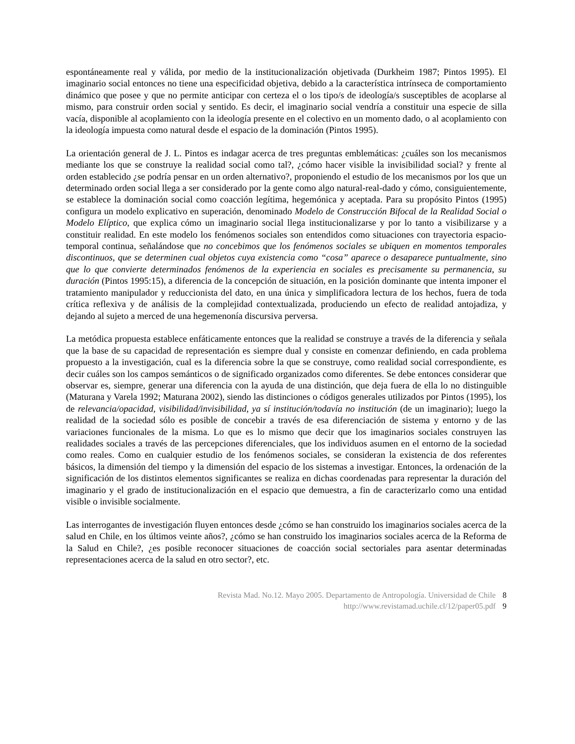espontáneamente real y válida, por medio de la institucionalización objetivada (Durkheim 1987; Pintos 1995). El imaginario social entonces no tiene una especificidad objetiva, debido a la característica intrínseca de comportamiento dinámico que posee y que no permite anticipar con certeza el o los tipo/s de ideología/s susceptibles de acoplarse al mismo, para construir orden social y sentido. Es decir, el imaginario social vendría a constituir una especie de silla vacía, disponible al acoplamiento con la ideología presente en el colectivo en un momento dado, o al acoplamiento con la ideología impuesta como natural desde el espacio de la dominación (Pintos 1995).
La orientación general de J. L. Pintos es indagar acerca de tres preguntas emblemáticas: ¿cuáles son los mecanismos mediante los que se construye la realidad social como tal?, ¿cómo hacer visible la invisibilidad social? y frente al orden establecido ¿se podría pensar en un orden alternativo?, proponiendo el estudio de los mecanismos por los que un determinado orden social llega a ser considerado por la gente como algo natural-real-dado y cómo, consiguientemente, se establece la dominación social como coacción legítima, hegemónica y aceptada. Para su propósito Pintos (1995) configura un modelo explicativo en superación, denominado Modelo de Construcción Bifocal de la Realidad Social o Modelo Elíptico, que explica cómo un imaginario social llega institucionalizarse y por lo tanto a visibilizarse y a constituir realidad. En este modelo los fenómenos sociales son entendidos como situaciones con trayectoria espacio-temporal continua, señalándose que no concebimos que los fenómenos sociales se ubiquen en momentos temporales discontinuos, que se determinen cual objetos cuya existencia como “cosa” aparece o desaparece puntualmente, sino que lo que convierte determinados fenómenos de la experiencia en sociales es precisamente su permanencia, su duración (Pintos 1995:15), a diferencia de la concepción de situación, en la posición dominante que intenta imponer el tratamiento manipulador y reduccionista del dato, en una única y simplificadora lectura de los hechos, fuera de toda crítica reflexiva y de análisis de la complejidad contextualizada, produciendo un efecto de realidad antojadiza, y dejando al sujeto a merced de una hegemenonía discursiva perversa.
La metódica propuesta establece enfáticamente entonces que la realidad se construye a través de la diferencia y señala que la base de su capacidad de representación es siempre dual y consiste en comenzar definiendo, en cada problema propuesto a la investigación, cual es la diferencia sobre la que se construye, como realidad social correspondiente, es decir cuáles son los campos semánticos o de significado organizados como diferentes. Se debe entonces considerar que observar es, siempre, generar una diferencia con la ayuda de una distinción, que deja fuera de ella lo no distinguible (Maturana y Varela 1992; Maturana 2002), siendo las distinciones o códigos generales utilizados por Pintos (1995), los de relevancia/opacidad, visibilidad/invisibilidad, ya sí institución/todavía no institución (de un imaginario); luego la realidad de la sociedad sólo es posible de concebir a través de esa diferenciación de sistema y entorno y de las variaciones funcionales de la misma. Lo que es lo mismo que decir que los imaginarios sociales construyen las realidades sociales a través de las percepciones diferenciales, que los individuos asumen en el entorno de la sociedad como reales. Como en cualquier estudio de los fenómenos sociales, se consideran la existencia de dos referentes básicos, la dimensión del tiempo y la dimensión del espacio de los sistemas a investigar. Entonces, la ordenación de la significación de los distintos elementos significantes se realiza en dichas coordenadas para representar la duración del imaginario y el grado de institucionalización en el espacio que demuestra, a fin de caracterizarlo como una entidad visible o invisible socialmente.
Las interrogantes de investigación fluyen entonces desde ¿cómo se han construido los imaginarios sociales acerca de la salud en Chile, en los últimos veinte años?, ¿cómo se han construido los imaginarios sociales acerca de la Reforma de la Salud en Chile?, ¿es posible reconocer situaciones de coacción social sectoriales para asentar determinadas representaciones acerca de la salud en otro sector?, etc.
Revista Mad. No.12. Mayo 2005. Departamento de Antropología. Universidad de Chile 8
http://www.revistamad.uchile.cl/12/paper05.pdf 9